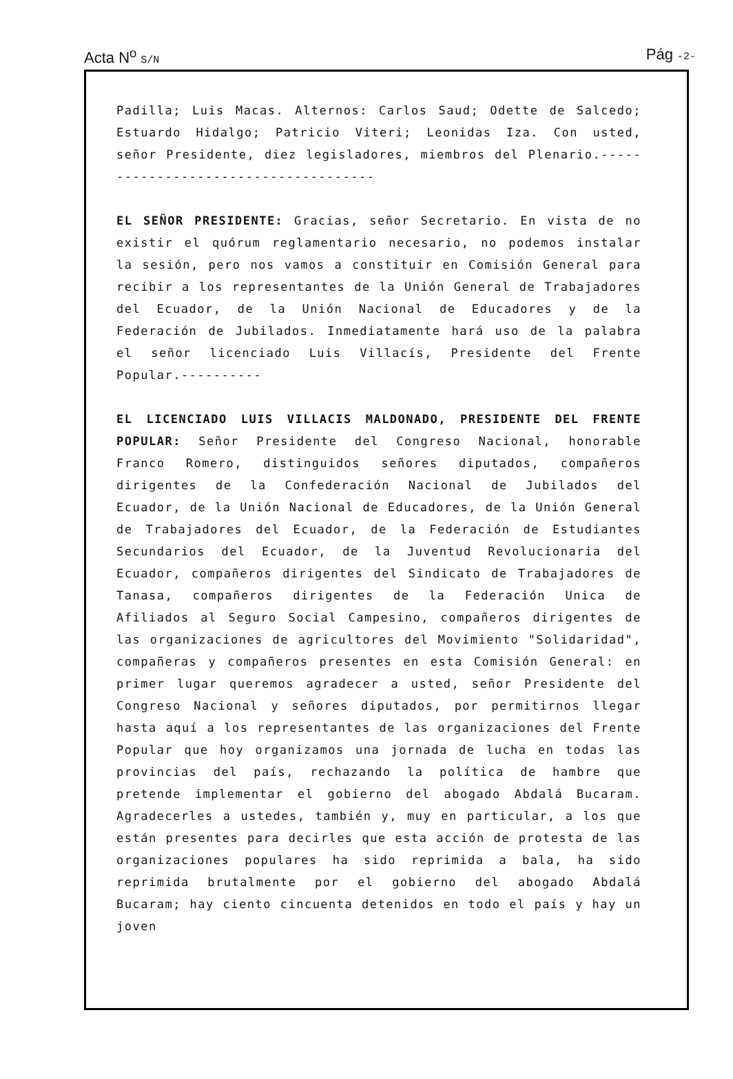Acta N<sup>o</sup> S/N Pág -2-
Padilla; Luis Macas. Alternos: Carlos Saud; Odette de Salcedo; Estuardo Hidalgo; Patricio Viteri; Leonidas Iza. Con usted, señor Presidente, diez legisladores, miembros del Plenario.-------------------------------------
EL SEÑOR PRESIDENTE: Gracias, señor Secretario. En vista de no existir el quórum reglamentario necesario, no podemos instalar la sesión, pero nos vamos a constituir en Comisión General para recibir a los representantes de la Unión General de Trabajadores del Ecuador, de la Unión Nacional de Educadores y de la Federación de Jubilados. Inmediatamente hará uso de la palabra el señor licenciado Luis Villacís, Presidente del Frente Popular.----------
EL LICENCIADO LUIS VILLACIS MALDONADO, PRESIDENTE DEL FRENTE POPULAR: Señor Presidente del Congreso Nacional, honorable Franco Romero, distinguidos señores diputados, compañeros dirigentes de la Confederación Nacional de Jubilados del Ecuador, de la Unión Nacional de Educadores, de la Unión General de Trabajadores del Ecuador, de la Federación de Estudiantes Secundarios del Ecuador, de la Juventud Revolucionaria del Ecuador, compañeros dirigentes del Sindicato de Trabajadores de Tanasa, compañeros dirigentes de la Federación Unica de Afiliados al Seguro Social Campesino, compañeros dirigentes de las organizaciones de agricultores del Movimiento "Solidaridad", compañeras y compañeros presentes en esta Comisión General: en primer lugar queremos agradecer a usted, señor Presidente del Congreso Nacional y señores diputados, por permitirnos llegar hasta aquí a los representantes de las organizaciones del Frente Popular que hoy organizamos una jornada de lucha en todas las provincias del país, rechazando la política de hambre que pretende implementar el gobierno del abogado Abdalá Bucaram. Agradecerles a ustedes, también y, muy en particular, a los que están presentes para decirles que esta acción de protesta de las organizaciones populares ha sido reprimida a bala, ha sido reprimida brutalmente por el gobierno del abogado Abdalá Bucaram; hay ciento cincuenta detenidos en todo el país y hay un joven